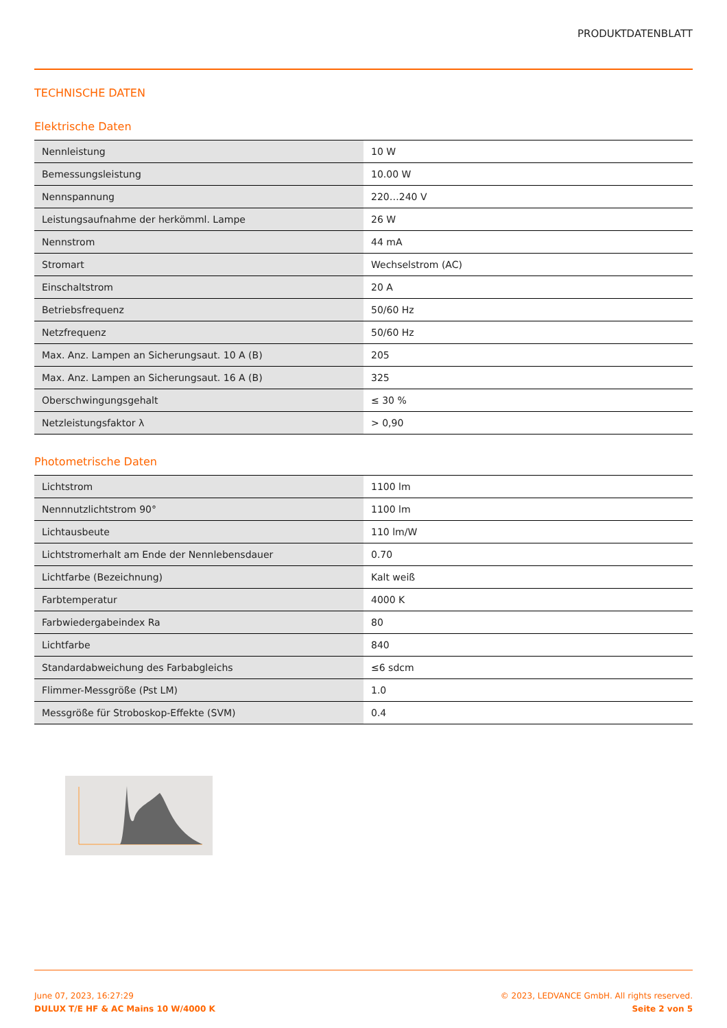PRODUKTDATENBLATT
TECHNISCHE DATEN
Elektrische Daten
| Nennleistung | 10 W |
| Bemessungsleistung | 10.00 W |
| Nennspannung | 220…240 V |
| Leistungsaufnahme der herkömml. Lampe | 26 W |
| Nennstrom | 44 mA |
| Stromart | Wechselstrom (AC) |
| Einschaltstrom | 20 A |
| Betriebsfrequenz | 50/60 Hz |
| Netzfrequenz | 50/60 Hz |
| Max. Anz. Lampen an Sicherungsaut. 10 A (B) | 205 |
| Max. Anz. Lampen an Sicherungsaut. 16 A (B) | 325 |
| Oberschwingungsgehalt | ≤ 30 % |
| Netzleistungsfaktor λ | > 0,90 |
Photometrische Daten
| Lichtstrom | 1100 lm |
| Nennnutzlichtstrom 90° | 1100 lm |
| Lichtausbeute | 110 lm/W |
| Lichtstromerhalt am Ende der Nennlebensdauer | 0.70 |
| Lichtfarbe (Bezeichnung) | Kalt weiß |
| Farbtemperatur | 4000 K |
| Farbwiedergabeindex Ra | 80 |
| Lichtfarbe | 840 |
| Standardabweichung des Farbabgleichs | ≤6 sdcm |
| Flimmer-Messgröße (Pst LM) | 1.0 |
| Messgröße für Stroboskop-Effekte (SVM) | 0.4 |
June 07, 2023, 16:27:29
DULUX T/E HF & AC Mains 10 W/4000 K
© 2023, LEDVANCE GmbH. All rights reserved.
Seite 2 von 5